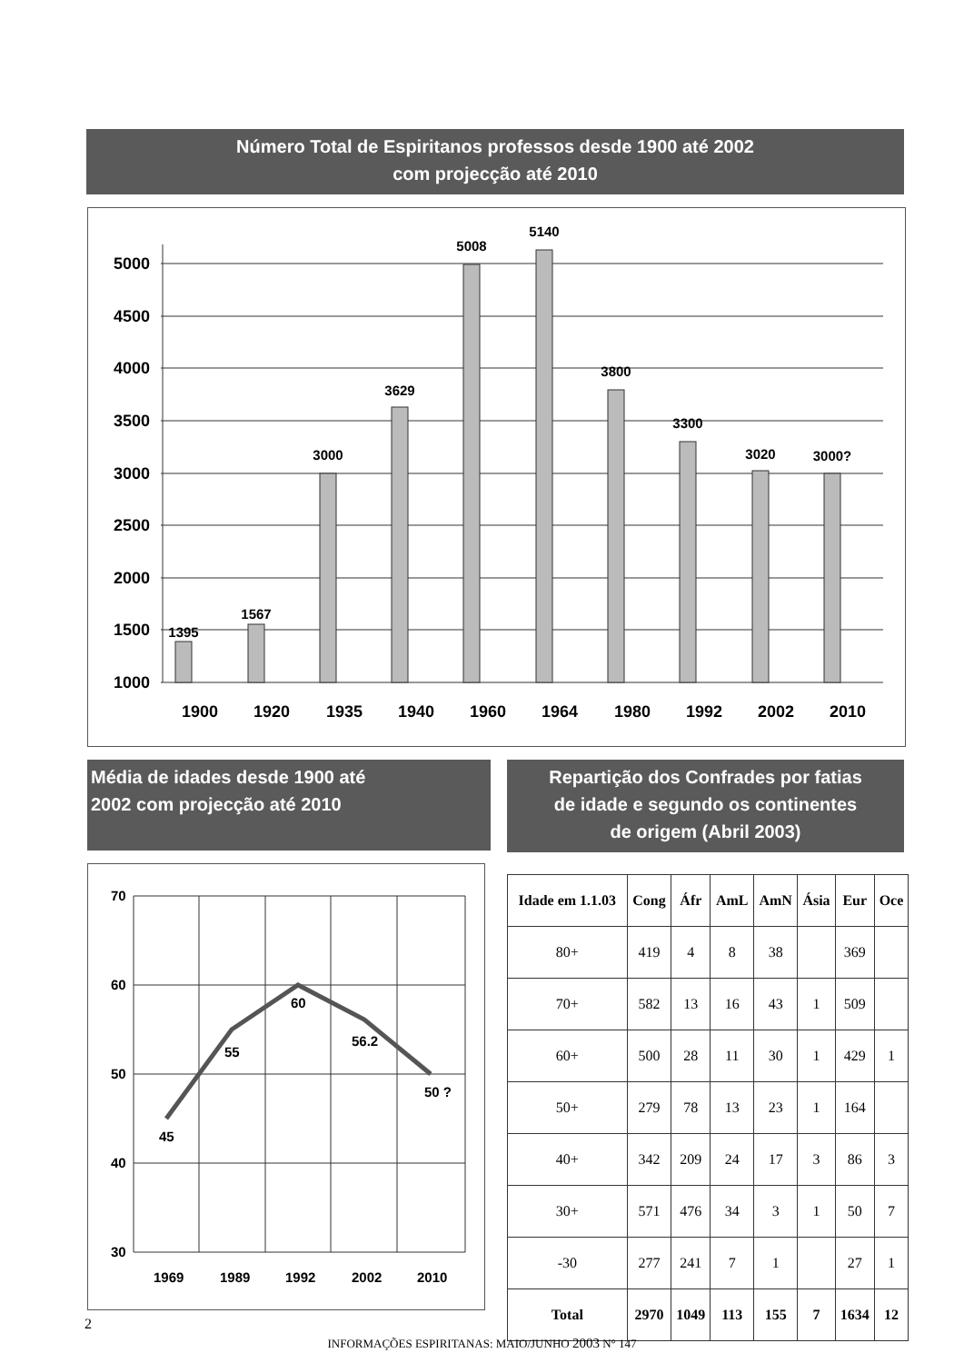Número Total de Espiritanos professos desde 1900 até 2002
com projecção até 2010
5000
4500
4000
3500
3000
2500
2000
1500
1000
1395
1567
3000
3629
5008
5140
3800
3300
3020
3000?
1900
1920
1935
1940
1960
1964
1980
1992
2002
2010
Média de idades desde 1900 até
2002 com projecção até 2010
70
60
50
40
30
45
55
60
56.2
50 ?
1969
1989
1992
2002
2010
Repartição dos Confrades por fatias
de idade e segundo os continentes
de origem (Abril 2003)
| Idade em 1.1.03 | Cong | Áfr | AmL | AmN | Ásia | Eur | Oce |
| --- | --- | --- | --- | --- | --- | --- | --- |
| 80+ | 419 | 4 | 8 | 38 | | 369 | |
| 70+ | 582 | 13 | 16 | 43 | 1 | 509 | |
| 60+ | 500 | 28 | 11 | 30 | 1 | 429 | 1 |
| 50+ | 279 | 78 | 13 | 23 | 1 | 164 | |
| 40+ | 342 | 209 | 24 | 17 | 3 | 86 | 3 |
| 30+ | 571 | 476 | 34 | 3 | 1 | 50 | 7 |
| -30 | 277 | 241 | 7 | 1 | | 27 | 1 |
| Total | 2970 | 1049 | 113 | 155 | 7 | 1634 | 12 |
2
INFORMAÇÕES ESPIRITANAS: MAIO/JUNHO 2003 N° 147